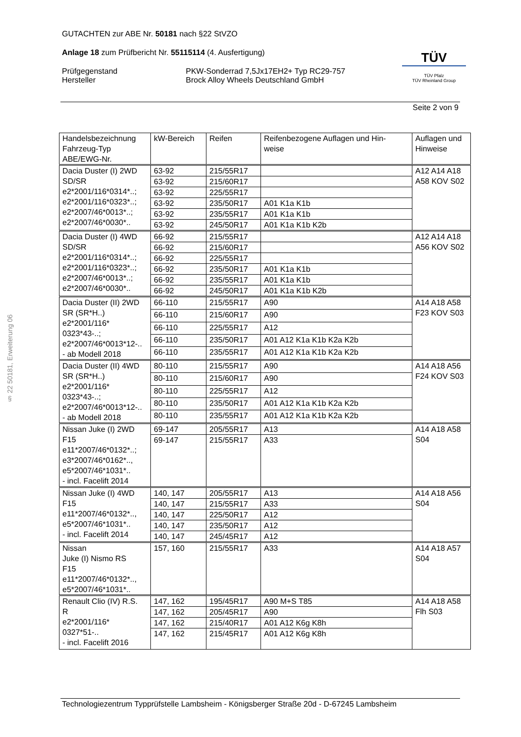GUTACHTEN zur ABE Nr. 50181 nach §22 StVZO
Anlage 18 zum Prüfbericht Nr. 55115114 (4. Ausfertigung)
Prüfgegenstand PKW-Sonderrad 7,5Jx17EH2+ Typ RC29-757
Hersteller Brock Alloy Wheels Deutschland GmbH
TÜV
TÜV Pfalz
TÜV Rheinland Group
Seite 2 von 9
§ 22 50181, Erweiterung 06
| Handelsbezeichnung Fahrzeug-Typ ABE/EWG-Nr. | kW-Bereich | Reifen | Reifenbezogene Auflagen und Hin- weise | Auflagen und Hinweise |
| --- | --- | --- | --- | --- |
| Dacia Duster (I) 2WD SD/SR e2*2001/116*0314*..; e2*2001/116*0323*..; e2*2007/46*0013*..; e2*2007/46*0030*.. | 63-92 | 215/55R17 | | A12 A14 A18 A58 KOV S02 |
| | 63-92 | 215/60R17 | | |
| | 63-92 | 225/55R17 | | |
| | 63-92 | 235/50R17 | A01 K1a K1b | |
| | 63-92 | 235/55R17 | A01 K1a K1b | |
| | 63-92 | 245/50R17 | A01 K1a K1b K2b | |
| Dacia Duster (I) 4WD SD/SR e2*2001/116*0314*..; e2*2001/116*0323*..; e2*2007/46*0013*..; e2*2007/46*0030*.. | 66-92 | 215/55R17 | | A12 A14 A18 A56 KOV S02 |
| | 66-92 | 215/60R17 | | |
| | 66-92 | 225/55R17 | | |
| | 66-92 | 235/50R17 | A01 K1a K1b | |
| | 66-92 | 235/55R17 | A01 K1a K1b | |
| | 66-92 | 245/50R17 | A01 K1a K1b K2b | |
| Dacia Duster (II) 2WD SR (SR*H..) e2*2001/116* 0323*43-..; e2*2007/46*0013*12-.. - ab Modell 2018 | 66-110 | 215/55R17 | A90 | A14 A18 A58 F23 KOV S03 |
| | 66-110 | 215/60R17 | A90 | |
| | 66-110 | 225/55R17 | A12 | |
| | 66-110 | 235/50R17 | A01 A12 K1a K1b K2a K2b | |
| | 66-110 | 235/55R17 | A01 A12 K1a K1b K2a K2b | |
| Dacia Duster (II) 4WD SR (SR*H..) e2*2001/116* 0323*43-..; e2*2007/46*0013*12-.. - ab Modell 2018 | 80-110 | 215/55R17 | A90 | A14 A18 A56 F24 KOV S03 |
| | 80-110 | 215/60R17 | A90 | |
| | 80-110 | 225/55R17 | A12 | |
| | 80-110 | 235/50R17 | A01 A12 K1a K1b K2a K2b | |
| | 80-110 | 235/55R17 | A01 A12 K1a K1b K2a K2b | |
| Nissan Juke (I) 2WD F15 e11*2007/46*0132*..; e3*2007/46*0162*.., e5*2007/46*1031*.. - incl. Facelift 2014 | 69-147 | 205/55R17 | A13 | A14 A18 A58 S04 |
| | 69-147 | 215/55R17 | A33 | |
| Nissan Juke (I) 4WD F15 e11*2007/46*0132*.., e5*2007/46*1031*.. - incl. Facelift 2014 | 140, 147 | 205/55R17 | A13 | A14 A18 A56 S04 |
| | 140, 147 | 215/55R17 | A33 | |
| | 140, 147 | 225/50R17 | A12 | |
| | 140, 147 | 235/50R17 | A12 | |
| | 140, 147 | 245/45R17 | A12 | |
| Nissan Juke (I) Nismo RS F15 e11*2007/46*0132*.., e5*2007/46*1031*.. | 157, 160 | 215/55R17 | A33 | A14 A18 A57 S04 |
| Renault Clio (IV) R.S. R e2*2001/116* 0327*51-.. - incl. Facelift 2016 | 147, 162 | 195/45R17 | A90 M+S T85 | A14 A18 A58 Flh S03 |
| | 147, 162 | 205/45R17 | A90 | |
| | 147, 162 | 215/40R17 | A01 A12 K6g K8h | |
| | 147, 162 | 215/45R17 | A01 A12 K6g K8h | |
Technologiezentrum Typprüfstelle Lambsheim - Königsberger Straße 20d - D-67245 Lambsheim